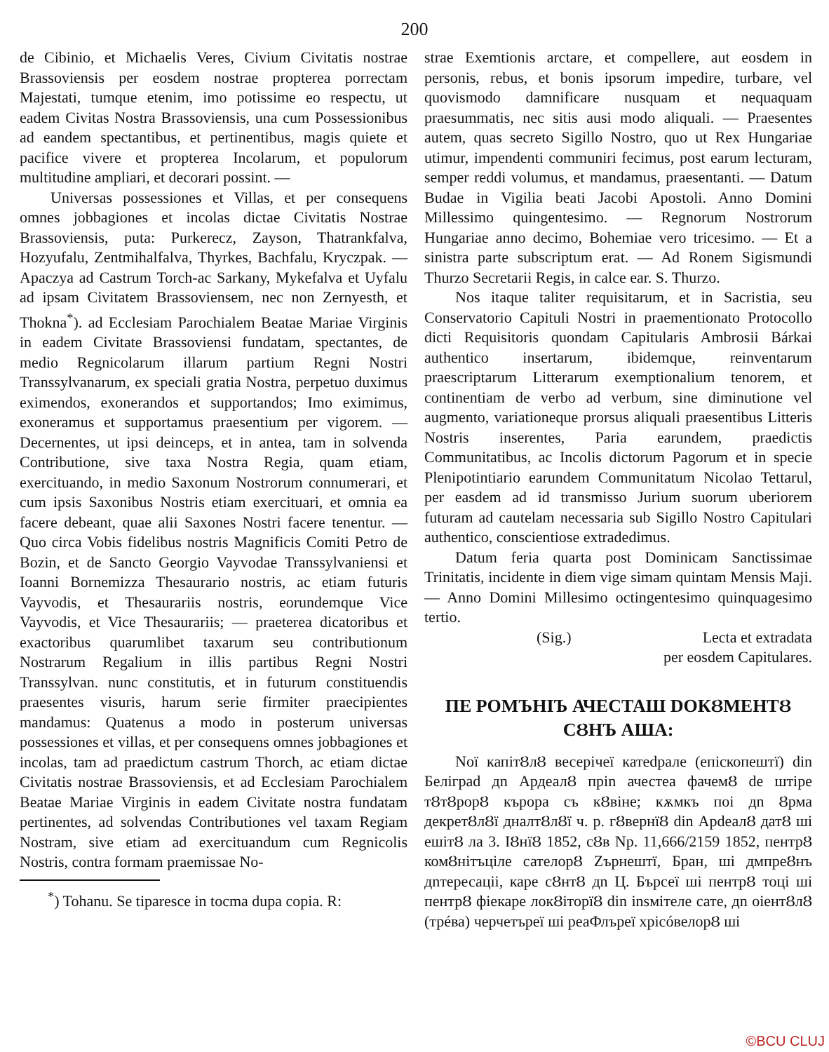200
de Cibinio, et Michaelis Veres, Civium Civitatis nostrae Brassoviensis per eosdem nostrae propterea porrectam Majestati, tumque etenim, imo potissime eo respectu, ut eadem Civitas Nostra Brassoviensis, una cum Possessionibus ad eandem spectantibus, et pertinentibus, magis quiete et pacifice vivere et propterea Incolarum, et populorum multitudine ampliari, et decorari possint. —
Universas possessiones et Villas, et per consequens omnes jobbagiones et incolas dictae Civitatis Nostrae Brassoviensis, puta: Purkerecz, Zayson, Thatrankfalva, Hozyufalu, Zentmihalfalva, Thyrkes, Bachfalu, Kryczpak. — Apaczya ad Castrum Torch-ac Sarkany, Mykefalva et Uyfalu ad ipsam Civitatem Brassoviensem, nec non Zernyesth, et Thokna<sup>*</sup>). ad Ecclesiam Parochialem Beatae Mariae Virginis in eadem Civitate Brassoviensi fundatam, spectantes, de medio Regnicolarum illarum partium Regni Nostri Transsylvanarum, ex speciali gratia Nostra, perpetuo duximus eximendos, exonerandos et supportandos; Imo eximimus, exoneramus et supportamus praesentium per vigorem. — Decernentes, ut ipsi deinceps, et in antea, tam in solvenda Contributione, sive taxa Nostra Regia, quam etiam, exercituando, in medio Saxonum Nostrorum connumerari, et cum ipsis Saxonibus Nostris etiam exercituari, et omnia ea facere debeant, quae alii Saxones Nostri facere tenentur. — Quo circa Vobis fidelibus nostris Magnificis Comiti Petro de Bozin, et de Sancto Georgio Vayvodae Transsylvaniensi et Ioanni Bornemizza Thesaurario nostris, ac etiam futuris Vayvodis, et Thesaurariis nostris, eorundemque Vice Vayvodis, et Vice Thesaurariis; — praeterea dicatoribus et exactoribus quarumlibet taxarum seu contributionum Nostrarum Regalium in illis partibus Regni Nostri Transsylvan. nunc constitutis, et in futurum constituendis praesentes visuris, harum serie firmiter praecipientes mandamus: Quatenus a modo in posterum universas possessiones et villas, et per consequens omnes jobbagiones et incolas, tam ad praedictum castrum Thorch, ac etiam dictae Civitatis nostrae Brassoviensis, et ad Ecclesiam Parochialem Beatae Mariae Virginis in eadem Civitate nostra fundatam pertinentes, ad solvendas Contributiones vel taxam Regiam Nostram, sive etiam ad exercituandum cum Regnicolis Nostris, contra formam praemissae No-
<sup>*</sup>) Tohanu. Se tiparesce in tocma dupa copia. R:
strae Exemtionis arctare, et compellere, aut eosdem in personis, rebus, et bonis ipsorum impedire, turbare, vel quovismodo damnificare nusquam et nequaquam praesummatis, nec sitis ausi modo aliquali. — Praesentes autem, quas secreto Sigillo Nostro, quo ut Rex Hungariae utimur, impendenti communiri fecimus, post earum lecturam, semper reddi volumus, et mandamus, praesentanti. — Datum Budae in Vigilia beati Jacobi Apostoli. Anno Domini Millessimo quingentesimo. — Regnorum Nostrorum Hungariae anno decimo, Bohemiae vero tricesimo. — Et a sinistra parte subscriptum erat. — Ad Ronem Sigismundi Thurzo Secretarii Regis, in calce ear. S. Thurzo.
Nos itaque taliter requisitarum, et in Sacristia, seu Conservatorio Capituli Nostri in praementionato Protocollo dicti Requisitoris quondam Capitularis Ambrosii Bárkai authentico insertarum, ibidemque, reinventarum praescriptarum Litterarum exemptionalium tenorem, et continentiam de verbo ad verbum, sine diminutione vel augmento, variationeque prorsus aliquali praesentibus Litteris Nostris inserentes, Paria earundem, praedictis Communitatibus, ac Incolis dictorum Pagorum et in specie Plenipotintiario earundem Communitatum Nicolao Tettarul, per easdem ad id transmisso Jurium suorum uberiorem futuram ad cautelam necessaria sub Sigillo Nostro Capitulari authentico, conscientiose extradedimus.
Datum feria quarta post Dominicam Sanctissimae Trinitatis, incidente in diem vige simam quintam Mensis Maji. — Anno Domini Millesimo octingentesimo quinquagesimo tertio.
(Sig.) Lecta et extradata
per eosdem Capitulares.
ПЕ РОМЪНІЪ АЧЕСТАШ DOКȢМЕНТȢ СȢНЪ АША:
Noї капітȢлȢ весерічеї катеdрале (епіскопештї) din Белігрad дn АрдеалȢ пріn ачестеа фачемȢ de штіре тȢтȢрорȢ кърора съ кȢвіне; кѫмкъ поі дn Ȣрма декретȢлȢї дналтȢлȢї ч. р. гȢвернїȢ din АрdеалȢ датȢ ші ешітȢ ла 3. IȢнїȢ 1852, сȢв Nр. 11,666/2159 1852, пентрȢ комȢнітъціле сателорȢ Zърнештї, Бран, ші дмпреȢнъ дnтересаціі, каре сȢнтȢ дn Ц. Бърсеї ші пентрȢ тоці ші пентрȢ фіекаре локȢіторїȢ din insмітеле сате, дn оіентȢлȢ (трéва) черчетъреї ші реаФлъреї хрісóвелорȢ ші
©BCU CLUJ